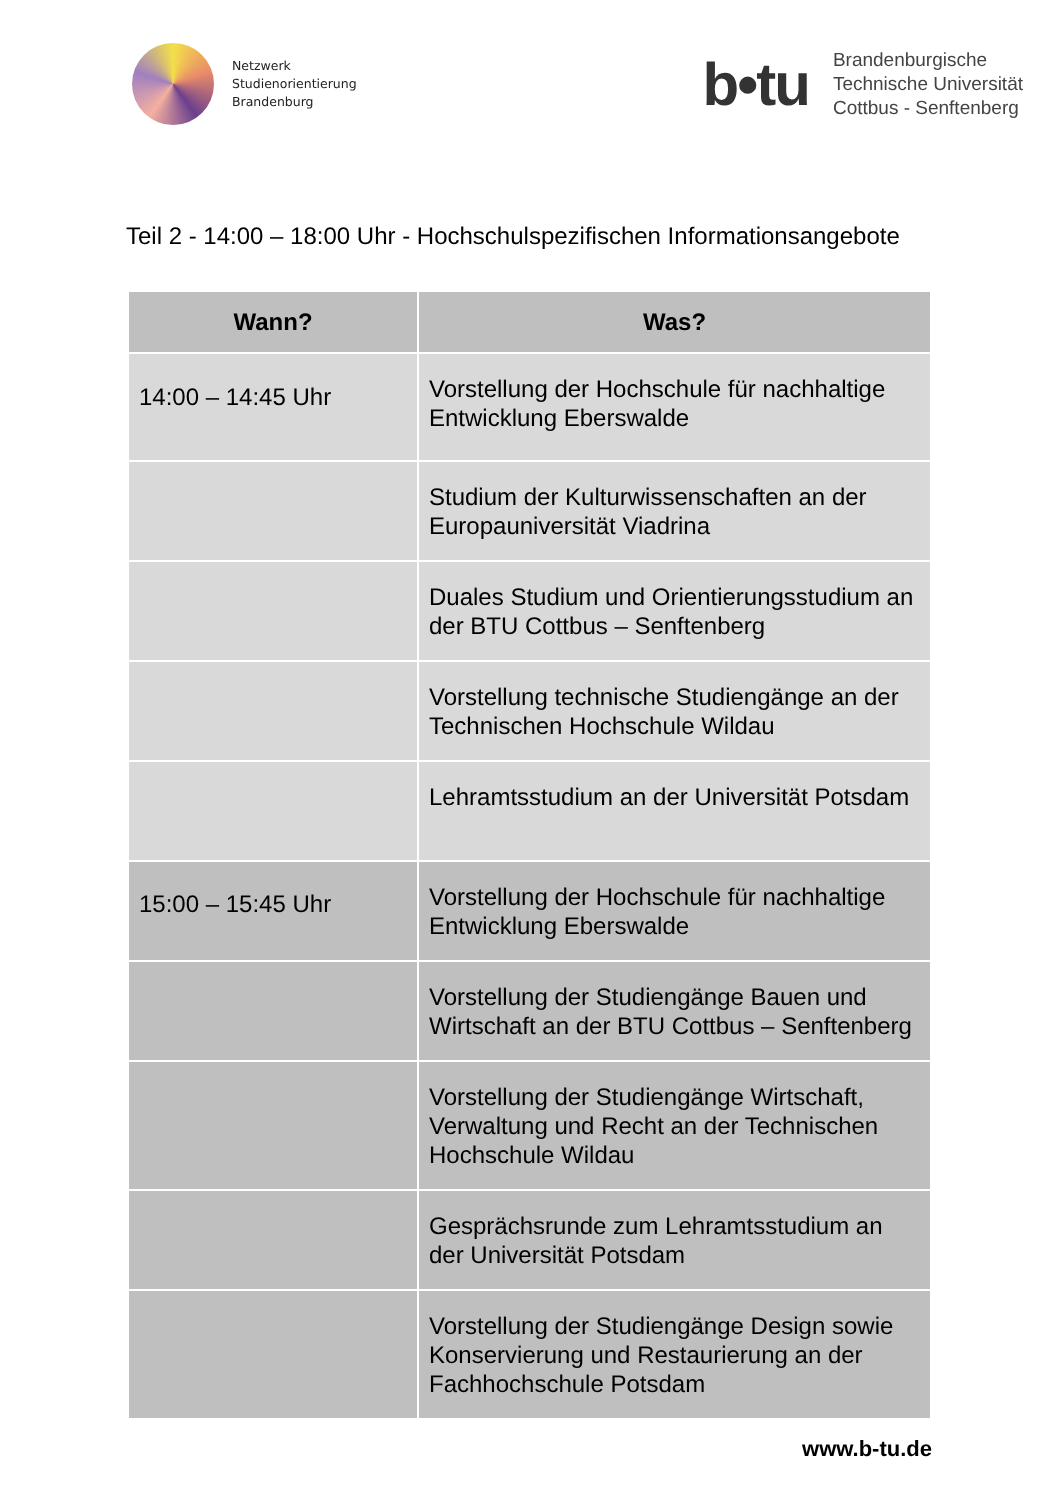Netzwerk
Studienorientierung
Brandenburg
b•tu
Brandenburgische
Technische Universität
Cottbus - Senftenberg
Teil 2 - 14:00 – 18:00 Uhr - Hochschulspezifischen Informationsangebote
| Wann? | Was? |
| --- | --- |
| 14:00 – 14:45 Uhr | Vorstellung der Hochschule für nachhaltige Entwicklung Eberswalde |
| | Studium der Kulturwissenschaften an der Europauniversität Viadrina |
| | Duales Studium und Orientierungsstudium an der BTU Cottbus – Senftenberg |
| | Vorstellung technische Studiengänge an der Technischen Hochschule Wildau |
| | Lehramtsstudium an der Universität Potsdam |
| 15:00 – 15:45 Uhr | Vorstellung der Hochschule für nachhaltige Entwicklung Eberswalde |
| | Vorstellung der Studiengänge Bauen und Wirtschaft an der BTU Cottbus – Senftenberg |
| | Vorstellung der Studiengänge Wirtschaft, Verwaltung und Recht an der Technischen Hochschule Wildau |
| | Gesprächsrunde zum Lehramtsstudium an der Universität Potsdam |
| | Vorstellung der Studiengänge Design sowie Konservierung und Restaurierung an der Fachhochschule Potsdam |
www.b-tu.de